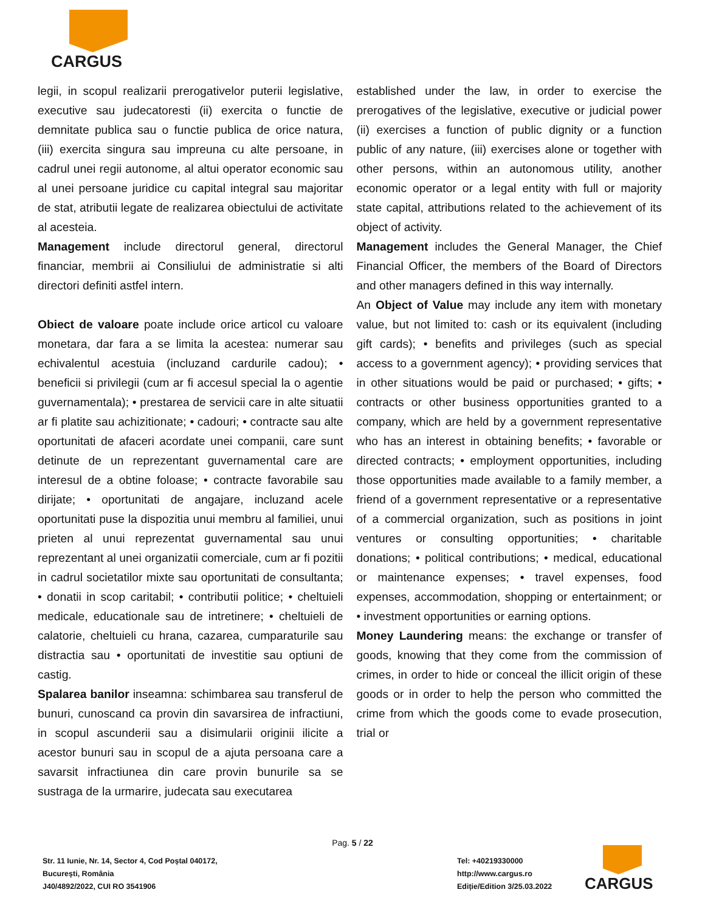CARGUS
legii, in scopul realizarii prerogativelor puterii legislative, executive sau judecatoresti (ii) exercita o functie de demnitate publica sau o functie publica de orice natura, (iii) exercita singura sau impreuna cu alte persoane, in cadrul unei regii autonome, al altui operator economic sau al unei persoane juridice cu capital integral sau majoritar de stat, atributii legate de realizarea obiectului de activitate al acesteia.
Management include directorul general, directorul financiar, membrii ai Consiliului de administratie si alti directori definiti astfel intern.
Obiect de valoare poate include orice articol cu valoare monetara, dar fara a se limita la acestea: numerar sau echivalentul acestuia (incluzand cardurile cadou); • beneficii si privilegii (cum ar fi accesul special la o agentie guvernamentala); • prestarea de servicii care in alte situatii ar fi platite sau achizitionate; • cadouri; • contracte sau alte oportunitati de afaceri acordate unei companii, care sunt detinute de un reprezentant guvernamental care are interesul de a obtine foloase; • contracte favorabile sau dirijate; • oportunitati de angajare, incluzand acele oportunitati puse la dispozitia unui membru al familiei, unui prieten al unui reprezentat guvernamental sau unui reprezentant al unei organizatii comerciale, cum ar fi pozitii in cadrul societatilor mixte sau oportunitati de consultanta; • donatii in scop caritabil; • contributii politice; • cheltuieli medicale, educationale sau de intretinere; • cheltuieli de calatorie, cheltuieli cu hrana, cazarea, cumparaturile sau distractia sau • oportunitati de investitie sau optiuni de castig.
Spalarea banilor inseamna: schimbarea sau transferul de bunuri, cunoscand ca provin din savarsirea de infractiuni, in scopul ascunderii sau a disimularii originii ilicite a acestor bunuri sau in scopul de a ajuta persoana care a savarsit infractiunea din care provin bunurile sa se sustraga de la urmarire, judecata sau executarea
established under the law, in order to exercise the prerogatives of the legislative, executive or judicial power (ii) exercises a function of public dignity or a function public of any nature, (iii) exercises alone or together with other persons, within an autonomous utility, another economic operator or a legal entity with full or majority state capital, attributions related to the achievement of its object of activity.
Management includes the General Manager, the Chief Financial Officer, the members of the Board of Directors and other managers defined in this way internally.
An Object of Value may include any item with monetary value, but not limited to: cash or its equivalent (including gift cards); • benefits and privileges (such as special access to a government agency); • providing services that in other situations would be paid or purchased; • gifts; • contracts or other business opportunities granted to a company, which are held by a government representative who has an interest in obtaining benefits; • favorable or directed contracts; • employment opportunities, including those opportunities made available to a family member, a friend of a government representative or a representative of a commercial organization, such as positions in joint ventures or consulting opportunities; • charitable donations; • political contributions; • medical, educational or maintenance expenses; • travel expenses, food expenses, accommodation, shopping or entertainment; or • investment opportunities or earning options.
Money Laundering means: the exchange or transfer of goods, knowing that they come from the commission of crimes, in order to hide or conceal the illicit origin of these goods or in order to help the person who committed the crime from which the goods come to evade prosecution, trial or
Pag. 5 / 22
Str. 11 Iunie, Nr. 14, Sector 4, Cod Poștal 040172,
București, România
J40/4892/2022, CUI RO 3541906
Tel: +40219330000
http://www.cargus.ro
Ediție/Edition 3/25.03.2022
CARGUS